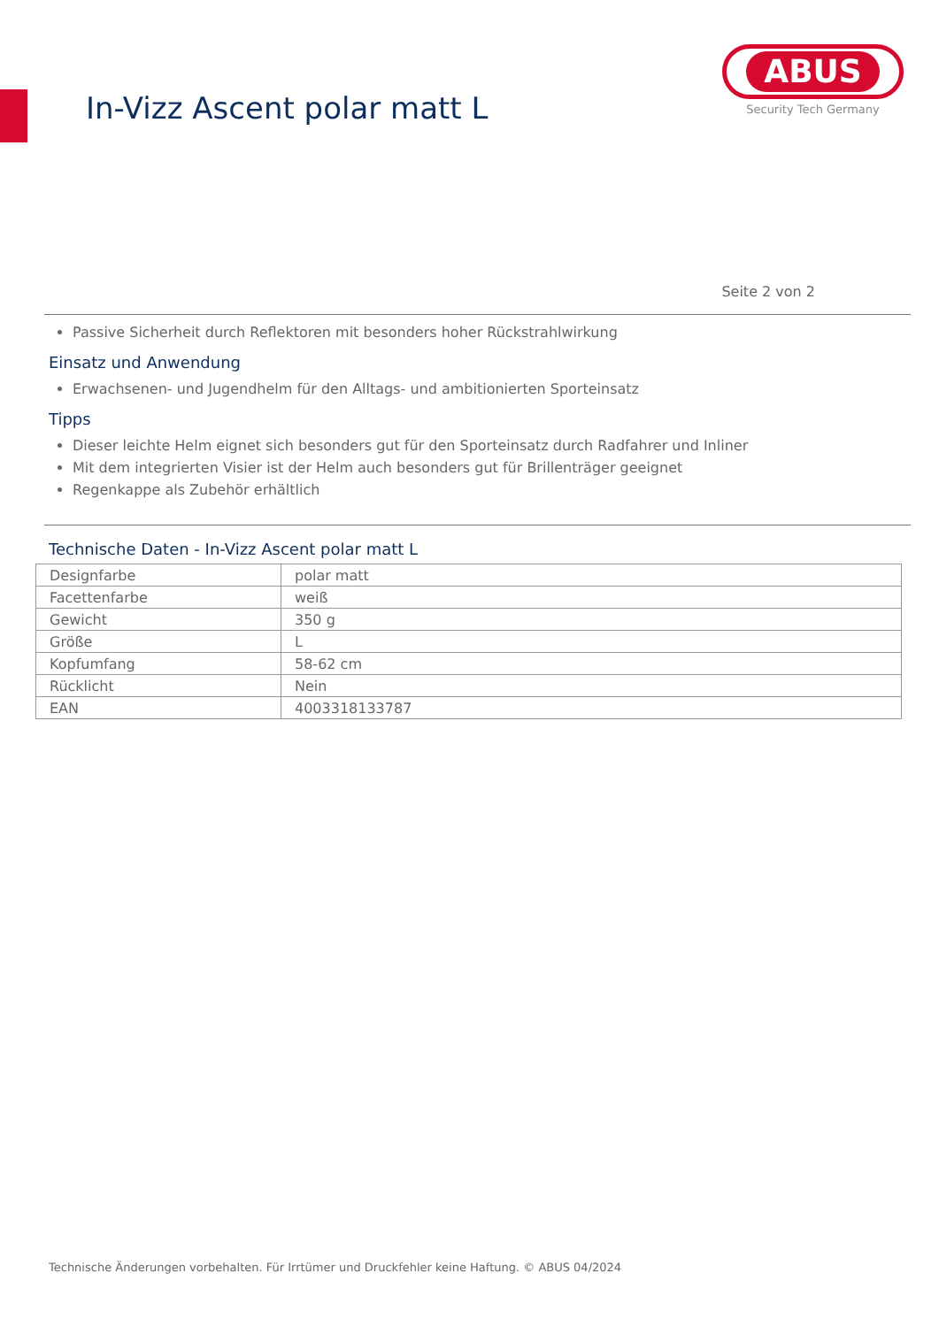In-Vizz Ascent polar matt L
ABUS
Security Tech Germany
Seite 2 von 2
Passive Sicherheit durch Reflektoren mit besonders hoher Rückstrahlwirkung
Einsatz und Anwendung
Erwachsenen- und Jugendhelm für den Alltags- und ambitionierten Sporteinsatz
Tipps
Dieser leichte Helm eignet sich besonders gut für den Sporteinsatz durch Radfahrer und Inliner
Mit dem integrierten Visier ist der Helm auch besonders gut für Brillenträger geeignet
Regenkappe als Zubehör erhältlich
Technische Daten - In-Vizz Ascent polar matt L
| Designfarbe | polar matt |
| Facettenfarbe | weiß |
| Gewicht | 350 g |
| Größe | L |
| Kopfumfang | 58-62 cm |
| Rücklicht | Nein |
| EAN | 4003318133787 |
Technische Änderungen vorbehalten. Für Irrtümer und Druckfehler keine Haftung. © ABUS 04/2024